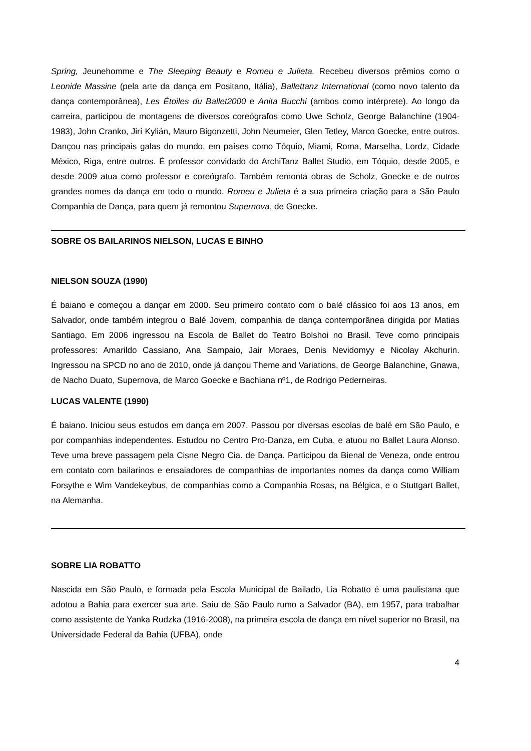Spring, Jeunehomme e The Sleeping Beauty e Romeu e Julieta. Recebeu diversos prêmios como o Leonide Massine (pela arte da dança em Positano, Itália), Ballettanz International (como novo talento da dança contemporânea), Les Étoiles du Ballet2000 e Anita Bucchi (ambos como intérprete). Ao longo da carreira, participou de montagens de diversos coreógrafos como Uwe Scholz, George Balanchine (1904-1983), John Cranko, Jirí Kylián, Mauro Bigonzetti, John Neumeier, Glen Tetley, Marco Goecke, entre outros. Dançou nas principais galas do mundo, em países como Tóquio, Miami, Roma, Marselha, Lordz, Cidade México, Riga, entre outros. É professor convidado do ArchiTanz Ballet Studio, em Tóquio, desde 2005, e desde 2009 atua como professor e coreógrafo. Também remonta obras de Scholz, Goecke e de outros grandes nomes da dança em todo o mundo. Romeu e Julieta é a sua primeira criação para a São Paulo Companhia de Dança, para quem já remontou Supernova, de Goecke.
SOBRE OS BAILARINOS NIELSON, LUCAS E BINHO
NIELSON SOUZA (1990)
É baiano e começou a dançar em 2000. Seu primeiro contato com o balé clássico foi aos 13 anos, em Salvador, onde também integrou o Balé Jovem, companhia de dança contemporânea dirigida por Matias Santiago. Em 2006 ingressou na Escola de Ballet do Teatro Bolshoi no Brasil. Teve como principais professores: Amarildo Cassiano, Ana Sampaio, Jair Moraes, Denis Nevidomyy e Nicolay Akchurin. Ingressou na SPCD no ano de 2010, onde já dançou Theme and Variations, de George Balanchine, Gnawa, de Nacho Duato, Supernova, de Marco Goecke e Bachiana nº1, de Rodrigo Pederneiras.
LUCAS VALENTE (1990)
É baiano. Iniciou seus estudos em dança em 2007. Passou por diversas escolas de balé em São Paulo, e por companhias independentes. Estudou no Centro Pro-Danza, em Cuba, e atuou no Ballet Laura Alonso. Teve uma breve passagem pela Cisne Negro Cia. de Dança. Participou da Bienal de Veneza, onde entrou em contato com bailarinos e ensaiadores de companhias de importantes nomes da dança como William Forsythe e Wim Vandekeybus, de companhias como a Companhia Rosas, na Bélgica, e o Stuttgart Ballet, na Alemanha.
SOBRE LIA ROBATTO
Nascida em São Paulo, e formada pela Escola Municipal de Bailado, Lia Robatto é uma paulistana que adotou a Bahia para exercer sua arte. Saiu de São Paulo rumo a Salvador (BA), em 1957, para trabalhar como assistente de Yanka Rudzka (1916-2008), na primeira escola de dança em nível superior no Brasil, na Universidade Federal da Bahia (UFBA), onde
4